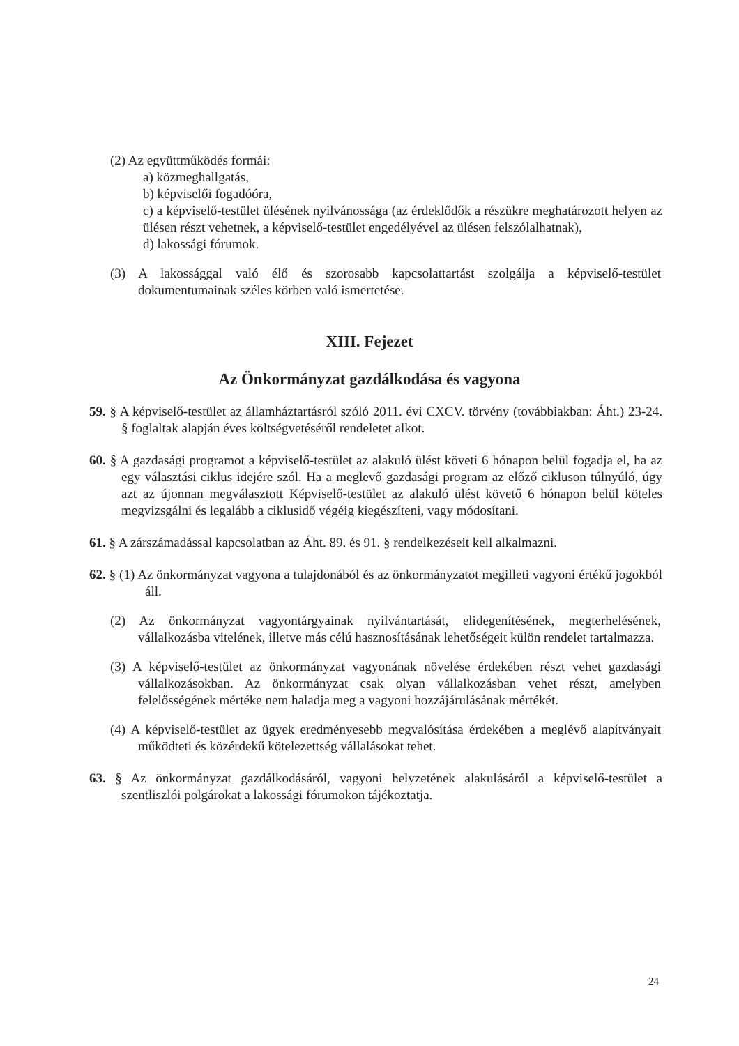(2) Az együttműködés formái:
a) közmeghallgatás,
b) képviselői fogadóóra,
c) a képviselő-testület ülésének nyilvánossága (az érdeklődők a részükre meghatározott helyen az ülésen részt vehetnek, a képviselő-testület engedélyével az ülésen felszólalhatnak),
d) lakossági fórumok.
(3) A lakossággal való élő és szorosabb kapcsolattartást szolgálja a képviselő-testület dokumentumainak széles körben való ismertetése.
XIII. Fejezet
Az Önkormányzat gazdálkodása és vagyona
59. § A képviselő-testület az államháztartásról szóló 2011. évi CXCV. törvény (továbbiakban: Áht.) 23-24. § foglaltak alapján éves költségvetéséről rendeletet alkot.
60. § A gazdasági programot a képviselő-testület az alakuló ülést követi 6 hónapon belül fogadja el, ha az egy választási ciklus idejére szól. Ha a meglevő gazdasági program az előző cikluson túlnyúló, úgy azt az újonnan megválasztott Képviselő-testület az alakuló ülést követő 6 hónapon belül köteles megvizsgálni és legalább a ciklusidő végéig kiegészíteni, vagy módosítani.
61. § A zárszámadással kapcsolatban az Áht. 89. és 91. § rendelkezéseit kell alkalmazni.
62. § (1) Az önkormányzat vagyona a tulajdonából és az önkormányzatot megilleti vagyoni értékű jogokból áll.
(2) Az önkormányzat vagyontárgyainak nyilvántartását, elidegenítésének, megterhelésének, vállalkozásba vitelének, illetve más célú hasznosításának lehetőségeit külön rendelet tartalmazza.
(3) A képviselő-testület az önkormányzat vagyonának növelése érdekében részt vehet gazdasági vállalkozásokban. Az önkormányzat csak olyan vállalkozásban vehet részt, amelyben felelősségének mértéke nem haladja meg a vagyoni hozzájárulásának mértékét.
(4) A képviselő-testület az ügyek eredményesebb megvalósítása érdekében a meglévő alapítványait működteti és közérdekű kötelezettség vállalásokat tehet.
63. § Az önkormányzat gazdálkodásáról, vagyoni helyzetének alakulásáról a képviselő-testület a szentliszlói polgárokat a lakossági fórumokon tájékoztatja.
24